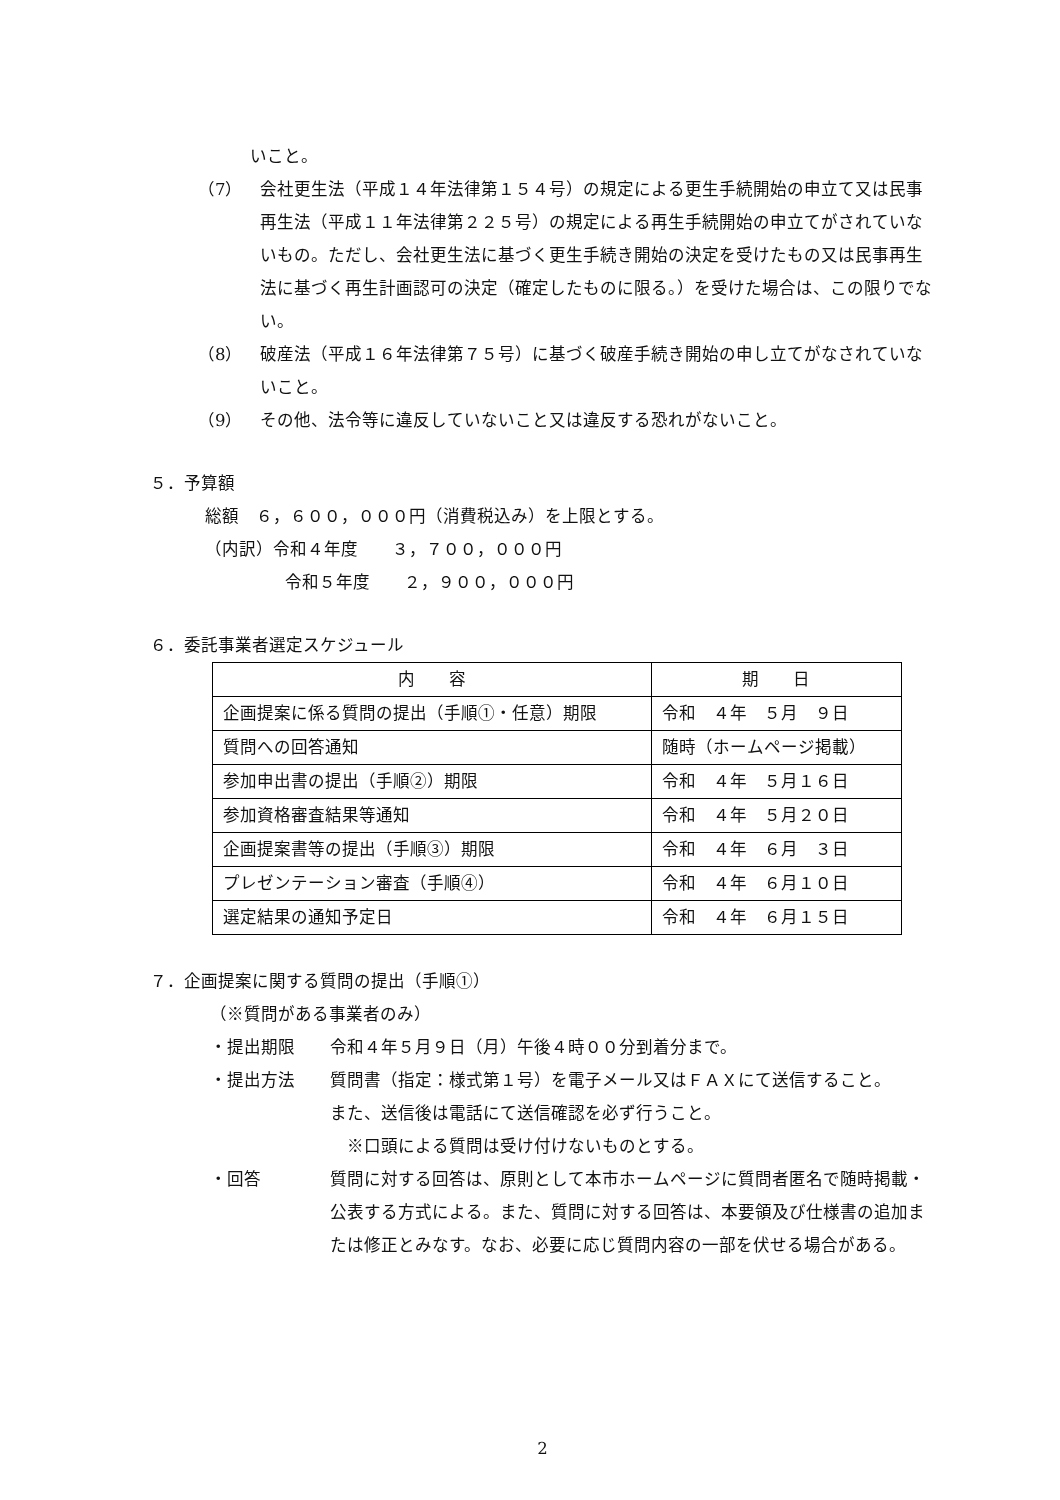いこと。
（7） 会社更生法（平成１４年法律第１５４号）の規定による更生手続開始の申立て又は民事再生法（平成１１年法律第２２５号）の規定による再生手続開始の申立てがされていないもの。ただし、会社更生法に基づく更生手続き開始の決定を受けたもの又は民事再生法に基づく再生計画認可の決定（確定したものに限る。）を受けた場合は、この限りでない。
（8） 破産法（平成１６年法律第７５号）に基づく破産手続き開始の申し立てがなされていないこと。
（9） その他、法令等に違反していないこと又は違反する恐れがないこと。
５．予算額
総額　６，６００，０００円（消費税込み）を上限とする。
（内訳）令和４年度　　３，７００，０００円
令和５年度　　２，９００，０００円
６．委託事業者選定スケジュール
| 内 容 | 期 日 |
| --- | --- |
| 企画提案に係る質問の提出（手順①・任意）期限 | 令和 ４年 ５月 ９日 |
| 質問への回答通知 | 随時（ホームページ掲載） |
| 参加申出書の提出（手順②）期限 | 令和 ４年 ５月１６日 |
| 参加資格審査結果等通知 | 令和 ４年 ５月２０日 |
| 企画提案書等の提出（手順③）期限 | 令和 ４年 ６月 ３日 |
| プレゼンテーション審査（手順④） | 令和 ４年 ６月１０日 |
| 選定結果の通知予定日 | 令和 ４年 ６月１５日 |
７．企画提案に関する質問の提出（手順①）
（※質問がある事業者のみ）
・提出期限 令和４年５月９日（月）午後４時００分到着分まで。
・提出方法 質問書（指定：様式第１号）を電子メール又はＦＡＸにて送信すること。
また、送信後は電話にて送信確認を必ず行うこと。
　※口頭による質問は受け付けないものとする。
・回答 質問に対する回答は、原則として本市ホームページに質問者匿名で随時掲載・公表する方式による。また、質問に対する回答は、本要領及び仕様書の追加または修正とみなす。なお、必要に応じ質問内容の一部を伏せる場合がある。
2